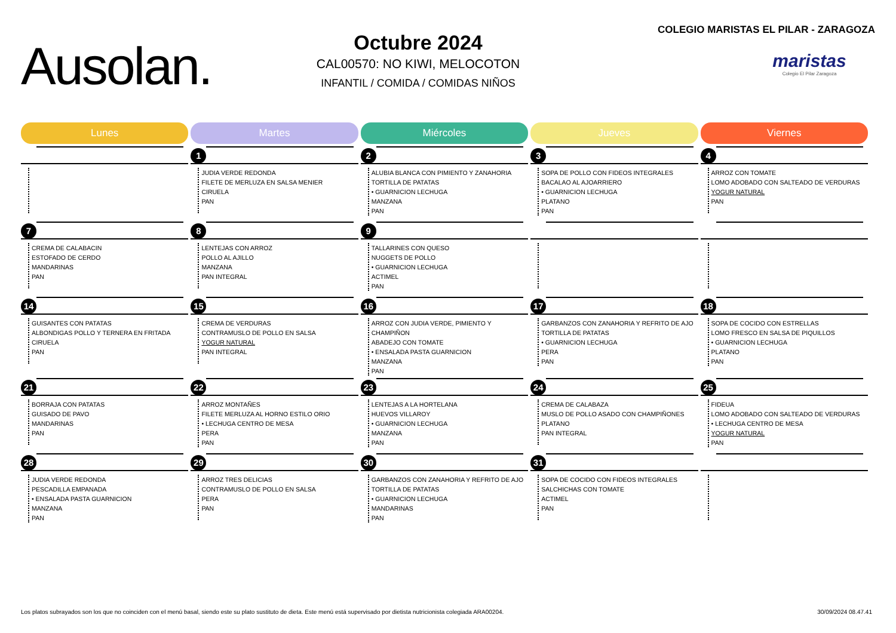Ausolan.
Octubre 2024
CAL00570: NO KIWI, MELOCOTON
INFANTIL / COMIDA / COMIDAS NIÑOS
COLEGIO MARISTAS EL PILAR - ZARAGOZA
maristas
Colegio El Pilar Zaragoza
| Lunes | Martes | Miércoles | Jueves | Viernes |
| --- | --- | --- | --- | --- |
| | 1 JUDIA VERDE REDONDA FILETE DE MERLUZA EN SALSA MENIER CIRUELA PAN | 2 ALUBIA BLANCA CON PIMIENTO Y ZANAHORIA TORTILLA DE PATATAS • GUARNICION LECHUGA MANZANA PAN | 3 SOPA DE POLLO CON FIDEOS INTEGRALES BACALAO AL AJOARRIERO • GUARNICION LECHUGA PLATANO PAN | 4 ARROZ CON TOMATE LOMO ADOBADO CON SALTEADO DE VERDURAS YOGUR NATURAL PAN |
| 7 CREMA DE CALABACIN ESTOFADO DE CERDO MANDARINAS PAN | 8 LENTEJAS CON ARROZ POLLO AL AJILLO MANZANA PAN INTEGRAL | 9 TALLARINES CON QUESO NUGGETS DE POLLO • GUARNICION LECHUGA ACTIMEL PAN | | |
| 14 GUISANTES CON PATATAS ALBONDIGAS POLLO Y TERNERA EN FRITADA CIRUELA PAN | 15 CREMA DE VERDURAS CONTRAMUSLO DE POLLO EN SALSA YOGUR NATURAL PAN INTEGRAL | 16 ARROZ CON JUDIA VERDE, PIMIENTO Y CHAMPIÑON ABADEJO CON TOMATE • ENSALADA PASTA GUARNICION MANZANA PAN | 17 GARBANZOS CON ZANAHORIA Y REFRITO DE AJO TORTILLA DE PATATAS • GUARNICION LECHUGA PERA PAN | 18 SOPA DE COCIDO CON ESTRELLAS LOMO FRESCO EN SALSA DE PIQUILLOS • GUARNICION LECHUGA PLATANO PAN |
| 21 BORRAJA CON PATATAS GUISADO DE PAVO MANDARINAS PAN | 22 ARROZ MONTAÑES FILETE MERLUZA AL HORNO ESTILO ORIO • LECHUGA CENTRO DE MESA PERA PAN | 23 LENTEJAS A LA HORTELANA HUEVOS VILLAROY • GUARNICION LECHUGA MANZANA PAN | 24 CREMA DE CALABAZA MUSLO DE POLLO ASADO CON CHAMPIÑONES PLATANO PAN INTEGRAL | 25 FIDEUA LOMO ADOBADO CON SALTEADO DE VERDURAS • LECHUGA CENTRO DE MESA YOGUR NATURAL PAN |
| 28 JUDIA VERDE REDONDA PESCADILLA EMPANADA • ENSALADA PASTA GUARNICION MANZANA PAN | 29 ARROZ TRES DELICIAS CONTRAMUSLO DE POLLO EN SALSA PERA PAN | 30 GARBANZOS CON ZANAHORIA Y REFRITO DE AJO TORTILLA DE PATATAS • GUARNICION LECHUGA MANDARINAS PAN | 31 SOPA DE COCIDO CON FIDEOS INTEGRALES SALCHICHAS CON TOMATE ACTIMEL PAN | |
Los platos subrayados son los que no coinciden con el menú basal, siendo este su plato sustituto de dieta. Este menú está supervisado por dietista nutricionista colegiada ARA00204. 30/09/2024 08.47.41